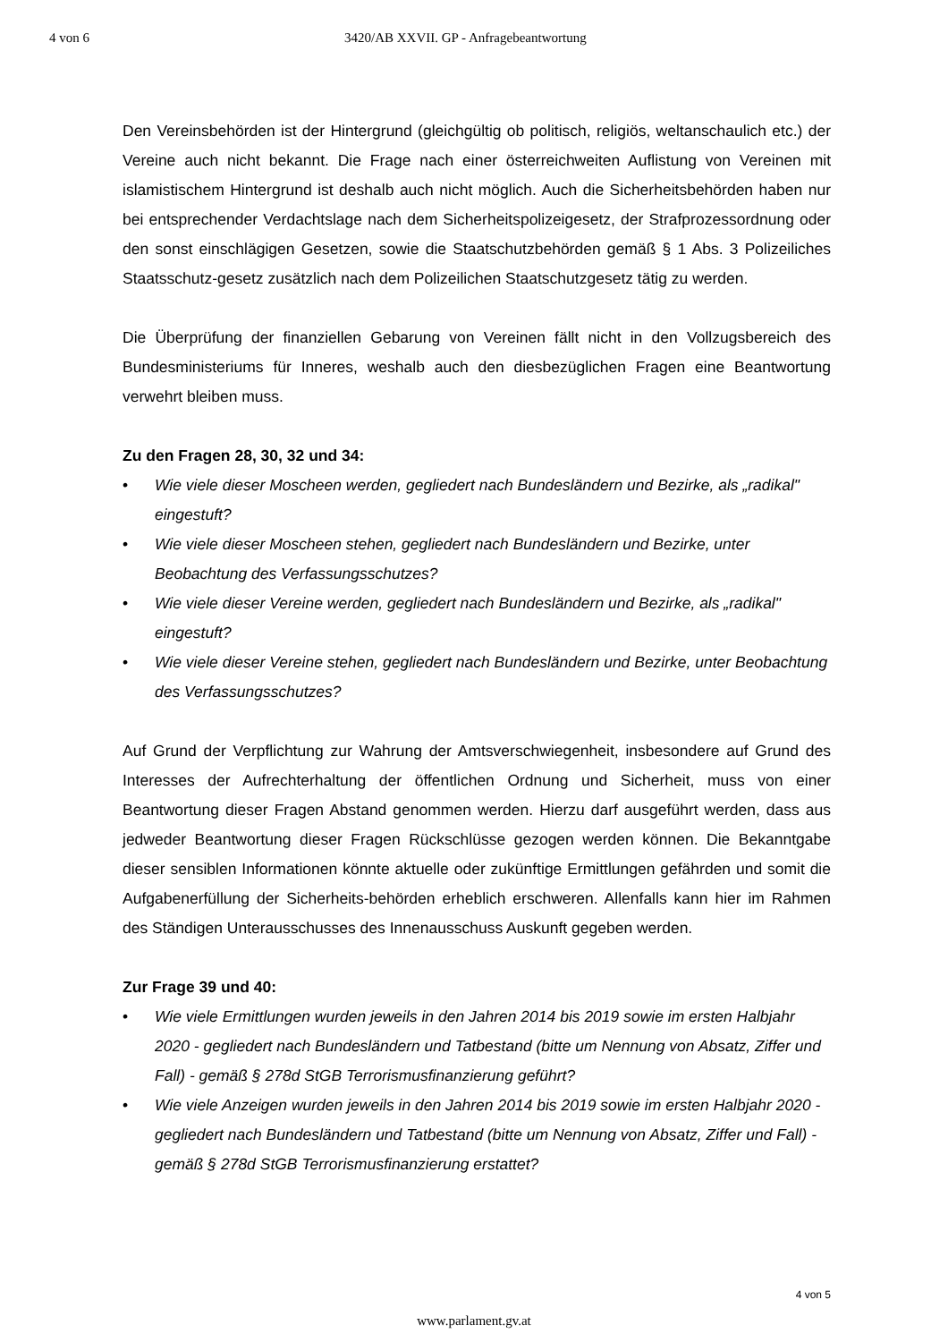4 von 6 3420/AB XXVII. GP - Anfragebeantwortung
Den Vereinsbehörden ist der Hintergrund (gleichgültig ob politisch, religiös, weltanschaulich etc.) der Vereine auch nicht bekannt. Die Frage nach einer österreichweiten Auflistung von Vereinen mit islamistischem Hintergrund ist deshalb auch nicht möglich. Auch die Sicherheitsbehörden haben nur bei entsprechender Verdachtslage nach dem Sicherheitspolizeigesetz, der Strafprozessordnung oder den sonst einschlägigen Gesetzen, sowie die Staatschutzbehörden gemäß § 1 Abs. 3 Polizeiliches Staatsschutz-gesetz zusätzlich nach dem Polizeilichen Staatschutzgesetz tätig zu werden.
Die Überprüfung der finanziellen Gebarung von Vereinen fällt nicht in den Vollzugsbereich des Bundesministeriums für Inneres, weshalb auch den diesbezüglichen Fragen eine Beantwortung verwehrt bleiben muss.
Zu den Fragen 28, 30, 32 und 34:
• Wie viele dieser Moscheen werden, gegliedert nach Bundesländern und Bezirke, als „radikal" eingestuft?
• Wie viele dieser Moscheen stehen, gegliedert nach Bundesländern und Bezirke, unter Beobachtung des Verfassungsschutzes?
• Wie viele dieser Vereine werden, gegliedert nach Bundesländern und Bezirke, als „radikal" eingestuft?
• Wie viele dieser Vereine stehen, gegliedert nach Bundesländern und Bezirke, unter Beobachtung des Verfassungsschutzes?
Auf Grund der Verpflichtung zur Wahrung der Amtsverschwiegenheit, insbesondere auf Grund des Interesses der Aufrechterhaltung der öffentlichen Ordnung und Sicherheit, muss von einer Beantwortung dieser Fragen Abstand genommen werden. Hierzu darf ausgeführt werden, dass aus jedweder Beantwortung dieser Fragen Rückschlüsse gezogen werden können. Die Bekanntgabe dieser sensiblen Informationen könnte aktuelle oder zukünftige Ermittlungen gefährden und somit die Aufgabenerfüllung der Sicherheits-behörden erheblich erschweren. Allenfalls kann hier im Rahmen des Ständigen Unterausschusses des Innenausschuss Auskunft gegeben werden.
Zur Frage 39 und 40:
• Wie viele Ermittlungen wurden jeweils in den Jahren 2014 bis 2019 sowie im ersten Halbjahr 2020 - gegliedert nach Bundesländern und Tatbestand (bitte um Nennung von Absatz, Ziffer und Fall) - gemäß § 278d StGB Terrorismusfinanzierung geführt?
• Wie viele Anzeigen wurden jeweils in den Jahren 2014 bis 2019 sowie im ersten Halbjahr 2020 - gegliedert nach Bundesländern und Tatbestand (bitte um Nennung von Absatz, Ziffer und Fall) - gemäß § 278d StGB Terrorismusfinanzierung erstattet?
4 von 5
www.parlament.gv.at